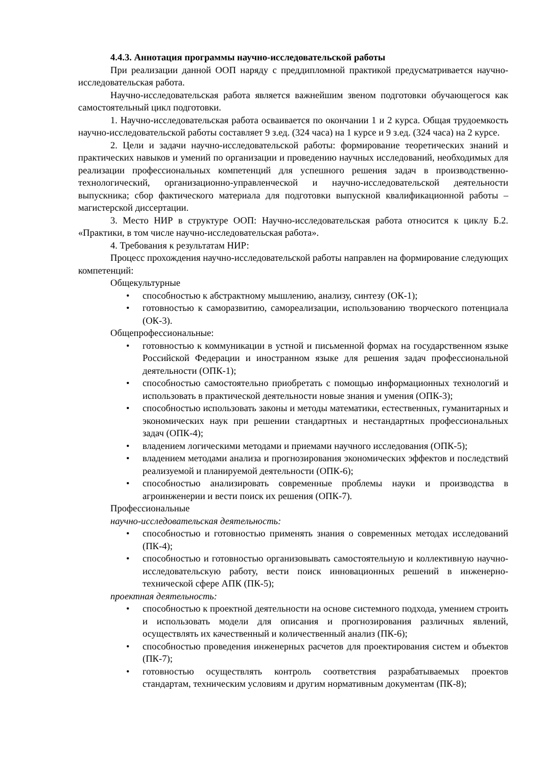4.4.3. Аннотация программы научно-исследовательской работы
При реализации данной ООП наряду с преддипломной практикой предусматривается научно-исследовательская работа.
Научно-исследовательская работа является важнейшим звеном подготовки обучающегося как самостоятельный цикл подготовки.
1. Научно-исследовательская работа осваивается по окончании 1 и 2 курса. Общая трудоемкость научно-исследовательской работы составляет 9 з.ед. (324 часа) на 1 курсе и 9 з.ед. (324 часа) на 2 курсе.
2. Цели и задачи научно-исследовательской работы: формирование теоретических знаний и практических навыков и умений по организации и проведению научных исследований, необходимых для реализации профессиональных компетенций для успешного решения задач в производственно-технологический, организационно-управленческой и научно-исследовательской деятельности выпускника; сбор фактического материала для подготовки выпускной квалификационной работы – магистерской диссертации.
3. Место НИР в структуре ООП: Научно-исследовательская работа относится к циклу Б.2. «Практики, в том числе научно-исследовательская работа».
4. Требования к результатам НИР:
Процесс прохождения научно-исследовательской работы направлен на формирование следующих компетенций:
Общекультурные
• способностью к абстрактному мышлению, анализу, синтезу (ОК-1);
• готовностью к саморазвитию, самореализации, использованию творческого потенциала (ОК-3).
Общепрофессиональные:
• готовностью к коммуникации в устной и письменной формах на государственном языке Российской Федерации и иностранном языке для решения задач профессиональной деятельности (ОПК-1);
• способностью самостоятельно приобретать с помощью информационных технологий и использовать в практической деятельности новые знания и умения (ОПК-3);
• способностью использовать законы и методы математики, естественных, гуманитарных и экономических наук при решении стандартных и нестандартных профессиональных задач (ОПК-4);
• владением логическими методами и приемами научного исследования (ОПК-5);
• владением методами анализа и прогнозирования экономических эффектов и последствий реализуемой и планируемой деятельности (ОПК-6);
• способностью анализировать современные проблемы науки и производства в агроинженерии и вести поиск их решения (ОПК-7).
Профессиональные
научно-исследовательская деятельность:
• способностью и готовностью применять знания о современных методах исследований (ПК-4);
• способностью и готовностью организовывать самостоятельную и коллективную научно-исследовательскую работу, вести поиск инновационных решений в инженерно-технической сфере АПК (ПК-5);
проектная деятельность:
• способностью к проектной деятельности на основе системного подхода, умением строить и использовать модели для описания и прогнозирования различных явлений, осуществлять их качественный и количественный анализ (ПК-6);
• способностью проведения инженерных расчетов для проектирования систем и объектов (ПК-7);
• готовностью осуществлять контроль соответствия разрабатываемых проектов стандартам, техническим условиям и другим нормативным документам (ПК-8);